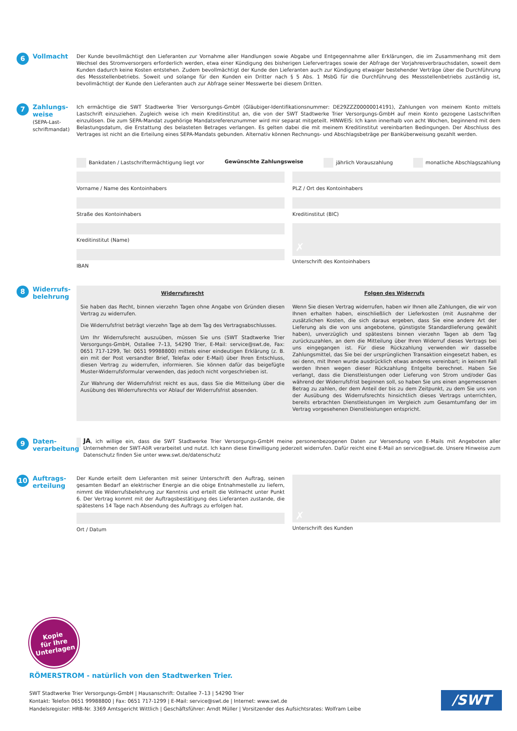6 Vollmacht
Der Kunde bevollmächtigt den Lieferanten zur Vornahme aller Handlungen sowie Abgabe und Entgegennahme aller Erklärungen, die im Zusammenhang mit dem Wechsel des Stromversorgers erforderlich werden, etwa einer Kündigung des bisherigen Liefervertrages sowie der Abfrage der Vorjahresverbrauchsdaten, soweit dem Kunden dadurch keine Kosten entstehen. Zudem bevollmächtigt der Kunde den Lieferanten auch zur Kündigung etwaiger bestehender Verträge über die Durchführung des Messstellenbetriebs. Soweit und solange für den Kunden ein Dritter nach § 5 Abs. 1 MsbG für die Durchführung des Messstellenbetriebs zuständig ist, bevollmächtigt der Kunde den Lieferanten auch zur Abfrage seiner Messwerte bei diesem Dritten.
7
Zahlungs-
weise
(SEPA-Last-
schriftmandat)
Ich ermächtige die SWT Stadtwerke Trier Versorgungs-GmbH (Gläubiger-Identifikationsnummer: DE29ZZZ00000014191), Zahlungen von meinem Konto mittels Lastschrift einzuziehen. Zugleich weise ich mein Kreditinstitut an, die von der SWT Stadtwerke Trier Versorgungs-GmbH auf mein Konto gezogene Lastschriften einzulösen. Die zum SEPA-Mandat zugehörige Mandatsreferenznummer wird mir separat mitgeteilt. HINWEIS: Ich kann innerhalb von acht Wochen, beginnend mit dem Belastungsdatum, die Erstattung des belasteten Betrages verlangen. Es gelten dabei die mit meinem Kreditinstitut vereinbarten Bedingungen. Der Abschluss des Vertrages ist nicht an die Erteilung eines SEPA-Mandats gebunden. Alternativ können Rechnungs- und Abschlagsbeträge per Banküberweisung gezahlt werden.
Bankdaten / Lastschriftermächtigung liegt vor Gewünschte Zahlungsweise jährlich Vorauszahlung monatliche Abschlagszahlung
Vorname / Name des Kontoinhabers
Straße des Kontoinhabers
Kreditinstitut (Name)
IBAN
PLZ / Ort des Kontoinhabers
Kreditinstitut (BIC)
✗
Unterschrift des Kontoinhabers
8 Widerrufs-
belehrung
Widerrufsrecht
Sie haben das Recht, binnen vierzehn Tagen ohne Angabe von Gründen diesen Vertrag zu widerrufen.
Die Widerrufsfrist beträgt vierzehn Tage ab dem Tag des Vertragsabschlusses.
Um Ihr Widerrufsrecht auszuüben, müssen Sie uns (SWT Stadtwerke Trier Versorgungs-GmbH, Ostallee 7–13, 54290 Trier, E-Mail: service@swt.de, Fax: 0651 717-1299, Tel: 0651 99988800) mittels einer eindeutigen Erklärung (z. B. ein mit der Post versandter Brief, Telefax oder E-Mail) über Ihren Entschluss, diesen Vertrag zu widerrufen, informieren. Sie können dafür das beigefügte Muster-Widerrufsformular verwenden, das jedoch nicht vorgeschrieben ist.
Zur Wahrung der Widerrufsfrist reicht es aus, dass Sie die Mitteilung über die Ausübung des Widerrufsrechts vor Ablauf der Widerrufsfrist absenden.
Folgen des Widerrufs
Wenn Sie diesen Vertrag widerrufen, haben wir Ihnen alle Zahlungen, die wir von Ihnen erhalten haben, einschließlich der Lieferkosten (mit Ausnahme der zusätzlichen Kosten, die sich daraus ergeben, dass Sie eine andere Art der Lieferung als die von uns angebotene, günstigste Standardlieferung gewählt haben), unverzüglich und spätestens binnen vierzehn Tagen ab dem Tag zurückzuzahlen, an dem die Mitteilung über Ihren Widerruf dieses Vertrags bei uns eingegangen ist. Für diese Rückzahlung verwenden wir dasselbe Zahlungsmittel, das Sie bei der ursprünglichen Transaktion eingesetzt haben, es sei denn, mit Ihnen wurde ausdrücklich etwas anderes vereinbart; in keinem Fall werden Ihnen wegen dieser Rückzahlung Entgelte berechnet. Haben Sie verlangt, dass die Dienstleistungen oder Lieferung von Strom und/oder Gas während der Widerrufsfrist beginnen soll, so haben Sie uns einen angemessenen Betrag zu zahlen, der dem Anteil der bis zu dem Zeitpunkt, zu dem Sie uns von der Ausübung des Widerrufsrechts hinsichtlich dieses Vertrags unterrichten, bereits erbrachten Dienstleistungen im Vergleich zum Gesamtumfang der im Vertrag vorgesehenen Dienstleistungen entspricht.
9 Daten-
verarbeitung
JA, ich willige ein, dass die SWT Stadtwerke Trier Versorgungs-GmbH meine personenbezogenen Daten zur Versendung von E-Mails mit Angeboten aller Unternehmen der SWT-AöR verarbeitet und nutzt. Ich kann diese Einwilligung jederzeit widerrufen. Dafür reicht eine E-Mail an service@swt.de. Unsere Hinweise zum Datenschutz finden Sie unter www.swt.de/datenschutz
10 Auftrags-
erteilung
Der Kunde erteilt dem Lieferanten mit seiner Unterschrift den Auftrag, seinen gesamten Bedarf an elektrischer Energie an die obige Entnahmestelle zu liefern, nimmt die Widerrufsbelehrung zur Kenntnis und erteilt die Vollmacht unter Punkt 6. Der Vertrag kommt mit der Auftragsbestätigung des Lieferanten zustande, die spätestens 14 Tage nach Absendung des Auftrags zu erfolgen hat.
Ort / Datum
✗
Unterschrift des Kunden
Kopie
für Ihre
Unterlagen
RÖMERSTROM - natürlich von den Stadtwerken Trier.
SWT Stadtwerke Trier Versorgungs-GmbH | Hausanschrift: Ostallee 7–13 | 54290 Trier
Kontakt: Telefon 0651 99988800 | Fax: 0651 717-1299 | E-Mail: service@swt.de | Internet: www.swt.de
Handelsregister: HRB-Nr. 3369 Amtsgericht Wittlich | Geschäftsführer: Arndt Müller | Vorsitzender des Aufsichtsrates: Wolfram Leibe
/SWT